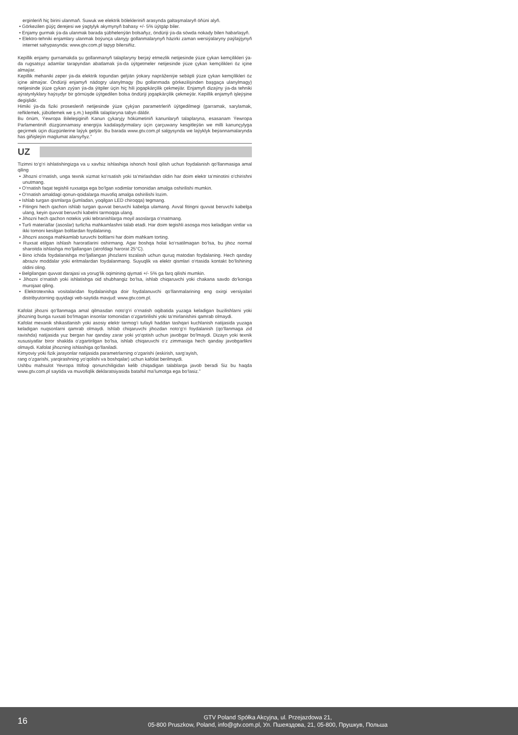erginleriň hiç birini ulanmaň. Suwuk we elektrik bölekleriniň arasynda galtaşmalaryň öňüni alyň.
• Görkezilen güýç derejesi we ýagtylyk akymynyň bahasy +/- 5% üýtgäp biler.
• Enjamy gurmak ýa-da ulanmak barada şübhelenýän bolsaňyz, öndüriji ýa-da söwda nokady bilen habarlaşyň.
• Elektro-tehniki enjamlary ulanmak boýunça ulanyjy gollanmalarynyň häzirki zaman wersiýalaryny paýlaýjynyň internet sahypasynda: www.gtv.com.pl tapyp bilersiňiz.
Kepillik enjamy gurnamakda şu gollanmanyň talaplaryny berjaý etmezlik netijesinde ýüze çykan kemçilikleri ýa-da rugsatsyz adamlar tarapyndan abatlamak ýa-da üýtgetmeler netijesinde ýüze çykan kemçilikleri öz içine almaýar.
Kepillik mehaniki zeper ýa-da elektrik togundan gelýän ýokary napráženiýe sebäpli ýüze çykan kemçilikleri öz içine almaýar. Öndüriji enjamyň nädogry ulanylmagy (bu gollanmada görkezilişinden başgaça ulanylmagy) netijesinde ýüze çykan zyýan ýa-da ýitgiler üçin hiç hili jogapkärçilik çekmeýär. Enjamyň dizaýny ýa-da tehniki aýratynlyklary haýsydyr bir görnüşde üýtgedilen bolsa öndüriji jogapkärçilik çekmeýär. Kepillik enjamyň işleýşine degişlidir.
Himiki ýa-da fiziki prosesleriň netijesinde ýüze çykýan parametrleriň üýtgedilmegi (garramak, sarylamak, reňklemek, jübütlemek we ş.m.) kepillik talaplaryna tabyn däldir.
Bu önüm, Ýewropa Bileleşiginiň Kanun çykaryjy hökümetiniň kanunlaryň talaplaryna, esasanam Ýewropa Parlamentiniň düzgünnamasy energiýa kadalaşdyrmalary üçin çarçuwany kesgitleýän we milli kanunçylyga geçirmek üçin düzgünlerine laýyk gelýär. Bu barada www.gtv.com.pl salgysynda we laýyklyk beýannamalarynda has giňişleýin maglumat alarsyňyz.”
UZ
Tizimni to‘g‘ri ishlatishingizga va u xavfsiz ishlashiga ishonch hosil qilish uchun foydalanish qo‘llanmasiga amal qiling
• Jihozni o‘rnatish, unga texnik xizmat ko‘rsatish yoki ta’mirlashdan oldin har doim elektr ta’minotini o‘chirishni unutmang.
• O‘rnatish faqat tegishli ruxsatga ega bo‘lgan xodimlar tomonidan amalga oshirilishi mumkin.
• O‘rnatish amaldagi qonun-qoidalarga muvofiq amalga oshirilishi lozim.
• Ishlab turgan qismlarga (jumladan, yoqilgan LED chiroqqa) tegmang.
• Fitingni hech qachon ishlab turgan quvvat beruvchi kabelga ulamang. Avval fitingni quvvat beruvchi kabelga ulang, keyin quvvat beruvchi kabelni tarmoqqa ulang.
• Jihozni hech qachon notekis yoki tebranishlarga moyil asoslarga o‘rnatmang.
• Turli materiallar (asoslar) turlicha mahkamlashni talab etadi. Har doim tegishli asosga mos keladigan vintlar va ikki tomoni kesilgan boltlardan foydalaning.
• Jihozni asosga mahkamlab turuvchi boltlarni har doim mahkam torting.
• Ruxsat etilgan ishlash haroratlarini oshirmang. Agar boshqa holat ko‘rsatilmagan bo‘lsa, bu jihoz normal sharoitda ishlashga mo‘ljallangan (atrofdagi harorat 25°C).
• Bino ichida foydalanishga mo‘ljallangan jihozlarni tozalash uchun quruq matodan foydalaning. Hech qanday abraziv moddalar yoki eritmalardan foydalanmang. Suyuqlik va elektr qismlari o‘rtasida kontakt bo‘lishining oldini oling.
• Belgilangan quvvat darajasi va yorug‘lik oqimining qiymati +/- 5% ga farq qilishi mumkin.
• Jihozni o‘rnatish yoki ishlatishga oid shubhangiz bo‘lsa, ishlab chiqaruvchi yoki chakana savdo do‘koniga murojaat qiling.
• Elektrotexnika vositalaridan foydalanishga doir foydalanuvchi qo‘llanmalarining eng oxirgi versiyalari distribyutorning quyidagi veb-saytida mavjud: www.gtv.com.pl.
Kafolat jihozni qo‘llanmaga amal qilmasdan noto‘g‘ri o‘rnatish oqibatida yuzaga keladigan buzilishlarni yoki jihozning bunga ruxsati bo‘lmagan insonlar tomonidan o‘zgartirilishi yoki ta’mirlanishini qamrab olmaydi.
Kafolat mexanik shikastlanish yoki asosiy elektr tarmog‘i tufayli haddan tashqari kuchlanish natijasida yuzaga keladigan nuqsonlarni qamrab olmaydi. Ishlab chiqaruvchi jihozdan noto‘g‘ri foydalanish (qo‘llanmaga zid ravishda) natijasida yuz bergan har qanday zarar yoki yo‘qotish uchun javobgar bo‘lmaydi. Dizayn yoki texnik xususiyatlar biror shaklda o‘zgartirilgan bo‘lsa, ishlab chiqaruvchi o‘z zimmasiga hech qanday javobgarlikni olmaydi. Kafolat jihozning ishlashiga qo‘llaniladi.
Kimyoviy yoki fizik jarayonlar natijasida parametrlarning o‘zgarishi (eskirish, sarg‘ayish,
rang o‘zgarishi, yarqirashning yo‘qolishi va boshqalar) uchun kafolat berilmaydi.
Ushbu mahsulot Yevropa Ittifoqi qonunchiligidan kelib chiqadigan talablarga javob beradi Siz bu haqda www.gtv.com.pl saytida va muvofiqlik deklaratsiyasida batafsil ma’lumotga ega bo‘lasiz.”
16
GTV Poland Spółka Akcyjna, ul. Przejazdowa 21,
05-800 Pruszkow, Poland, info@gtv.com.pl, Ул. Пшеяздова, 21, 05-800, Прушкув, Польша